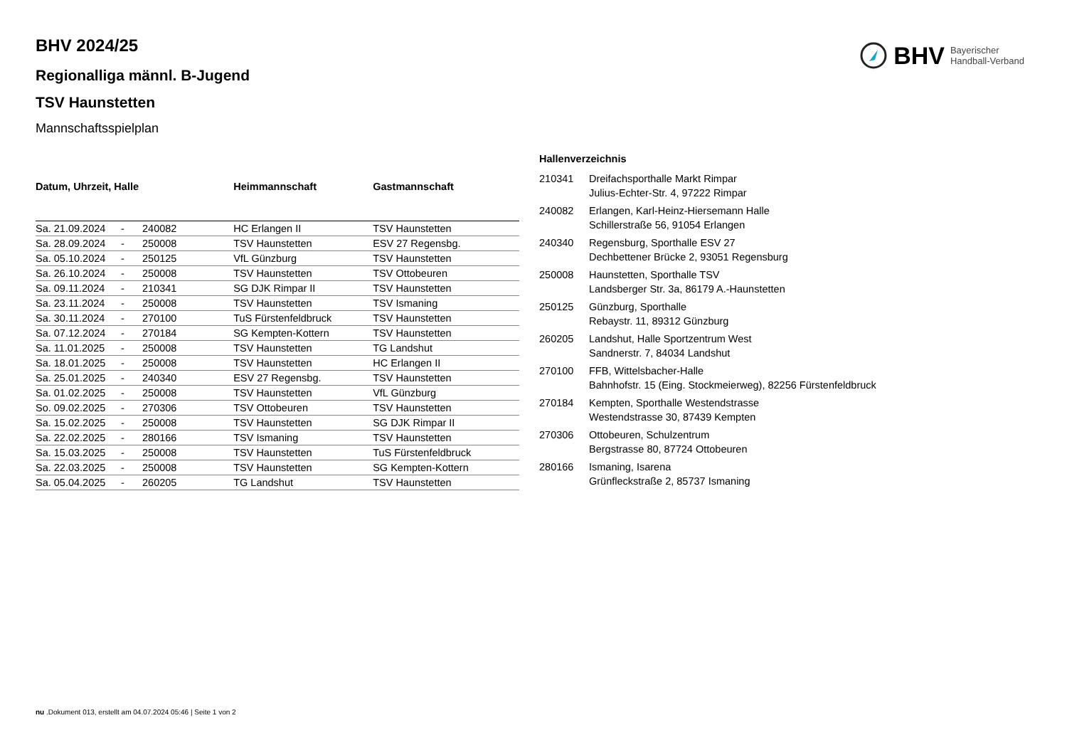BHV Bayerischer
Handball-Verband
BHV 2024/25
Regionalliga männl. B-Jugend
TSV Haunstetten
Mannschaftsspielplan
| Datum, Uhrzeit, Halle | | | Heimmannschaft | Gastmannschaft |
| --- | --- | --- | --- | --- |
| Sa. 21.09.2024 | - | 240082 | HC Erlangen II | TSV Haunstetten |
| Sa. 28.09.2024 | - | 250008 | TSV Haunstetten | ESV 27 Regensbg. |
| Sa. 05.10.2024 | - | 250125 | VfL Günzburg | TSV Haunstetten |
| Sa. 26.10.2024 | - | 250008 | TSV Haunstetten | TSV Ottobeuren |
| Sa. 09.11.2024 | - | 210341 | SG DJK Rimpar II | TSV Haunstetten |
| Sa. 23.11.2024 | - | 250008 | TSV Haunstetten | TSV Ismaning |
| Sa. 30.11.2024 | - | 270100 | TuS Fürstenfeldbruck | TSV Haunstetten |
| Sa. 07.12.2024 | - | 270184 | SG Kempten-Kottern | TSV Haunstetten |
| Sa. 11.01.2025 | - | 250008 | TSV Haunstetten | TG Landshut |
| Sa. 18.01.2025 | - | 250008 | TSV Haunstetten | HC Erlangen II |
| Sa. 25.01.2025 | - | 240340 | ESV 27 Regensbg. | TSV Haunstetten |
| Sa. 01.02.2025 | - | 250008 | TSV Haunstetten | VfL Günzburg |
| So. 09.02.2025 | - | 270306 | TSV Ottobeuren | TSV Haunstetten |
| Sa. 15.02.2025 | - | 250008 | TSV Haunstetten | SG DJK Rimpar II |
| Sa. 22.02.2025 | - | 280166 | TSV Ismaning | TSV Haunstetten |
| Sa. 15.03.2025 | - | 250008 | TSV Haunstetten | TuS Fürstenfeldbruck |
| Sa. 22.03.2025 | - | 250008 | TSV Haunstetten | SG Kempten-Kottern |
| Sa. 05.04.2025 | - | 260205 | TG Landshut | TSV Haunstetten |
| Hallenverzeichnis | |
| --- | --- |
| 210341 | Dreifachsporthalle Markt Rimpar Julius-Echter-Str. 4, 97222 Rimpar |
| 240082 | Erlangen, Karl-Heinz-Hiersemann Halle Schillerstraße 56, 91054 Erlangen |
| 240340 | Regensburg, Sporthalle ESV 27 Dechbettener Brücke 2, 93051 Regensburg |
| 250008 | Haunstetten, Sporthalle TSV Landsberger Str. 3a, 86179 A.-Haunstetten |
| 250125 | Günzburg, Sporthalle Rebaystr. 11, 89312 Günzburg |
| 260205 | Landshut, Halle Sportzentrum West Sandnerstr. 7, 84034 Landshut |
| 270100 | FFB, Wittelsbacher-Halle Bahnhofstr. 15 (Eing. Stockmeierweg), 82256 Fürstenfeldbruck |
| 270184 | Kempten, Sporthalle Westendstrasse Westendstrasse 30, 87439 Kempten |
| 270306 | Ottobeuren, Schulzentrum Bergstrasse 80, 87724 Ottobeuren |
| 280166 | Ismaning, Isarena Grünfleckstraße 2, 85737 Ismaning |
nu .Dokument 013, erstellt am 04.07.2024 05:46 | Seite 1 von 2